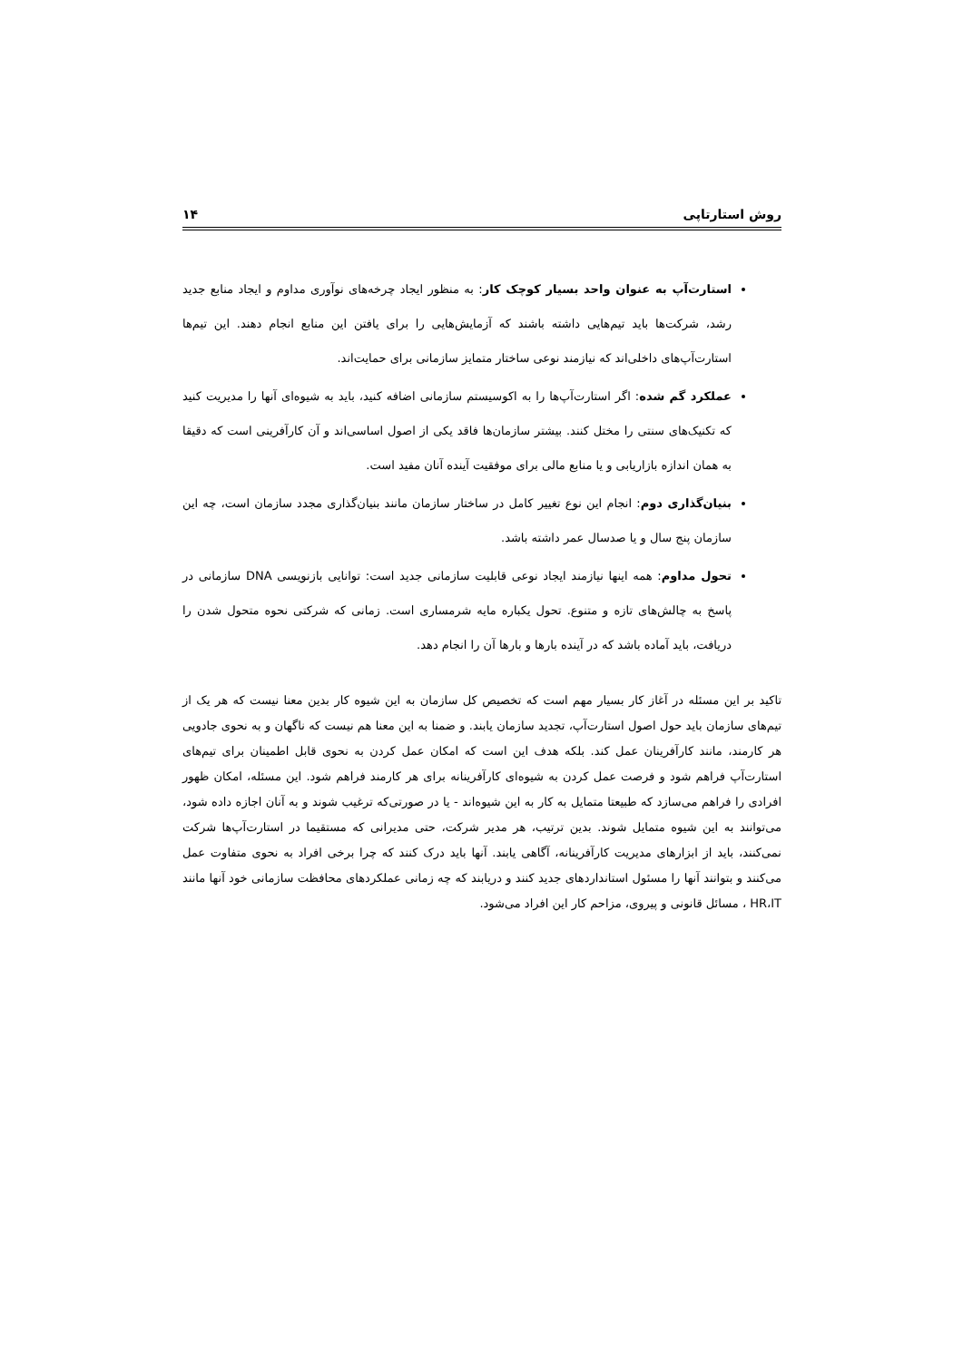روش استارتاپی ۱۴
استارت‌آپ به عنوان واحد بسیار کوچک کار: به منظور ایجاد چرخه‌های نوآوری مداوم و ایجاد منابع جدید رشد، شرکت‌ها باید تیم‌هایی داشته باشند که آزمایش‌هایی را برای یافتن این منابع انجام دهند. این تیم‌ها استارت‌آپ‌های داخلی‌اند که نیازمند نوعی ساختار متمایز سازمانی برای حمایت‌اند.
عملکرد گم شده: اگر استارت‌آپ‌ها را به اکوسیستم سازمانی اضافه کنید، باید به شیوه‌ای آنها را مدیریت کنید که تکنیک‌های سنتی را مختل کنند. بیشتر سازمان‌ها فاقد یکی از اصول اساسی‌اند و آن کارآفرینی است که دقیقا به همان اندازه بازاریابی و یا منابع مالی برای موفقیت آینده آنان مفید است.
بنیان‌گذاری دوم: انجام این نوع تغییر کامل در ساختار سازمان مانند بنیان‌گذاری مجدد سازمان است، چه این سازمان پنج سال و یا صدسال عمر داشته باشد.
تحول مداوم: همه اینها نیازمند ایجاد نوعی قابلیت سازمانی جدید است: توانایی بازنویسی DNA سازمانی در پاسخ به چالش‌های تازه و متنوع. تحول یکباره مایه شرمساری است. زمانی که شرکتی نحوه متحول شدن را دریافت، باید آماده باشد که در آینده بارها و بارها آن را انجام دهد.
تاکید بر این مسئله در آغاز کار بسیار مهم است که تخصیص کل سازمان به این شیوه کار بدین معنا نیست که هر یک از تیم‌های سازمان باید حول اصول استارت‌آپ، تجدید سازمان یابند. و ضمنا به این معنا هم نیست که ناگهان و به نحوی جادویی هر کارمند، مانند کارآفرینان عمل کند. بلکه هدف این است که امکان عمل کردن به نحوی قابل اطمینان برای تیم‌های استارت‌آپ فراهم شود و فرصت عمل کردن به شیوه‌ای کارآفرینانه برای هر کارمند فراهم شود. این مسئله، امکان ظهور افرادی را فراهم می‌سازد که طبیعتا متمایل به کار به این شیوه‌اند - یا در صورتی‌که ترغیب شوند و به آنان اجازه داده شود، می‌توانند به این شیوه متمایل شوند. بدین ترتیب، هر مدیر شرکت، حتی مدیرانی که مستقیما در استارت‌آپ‌ها شرکت نمی‌کنند، باید از ابزارهای مدیریت کارآفرینانه، آگاهی یابند. آنها باید درک کنند که چرا برخی افراد به نحوی متفاوت عمل می‌کنند و بتوانند آنها را مسئول استانداردهای جدید کنند و دریابند که چه زمانی عملکردهای محافظت سازمانی خود آنها مانند HR،IT ، مسائل قانونی و پیروی، مزاحم کار این افراد می‌شود.